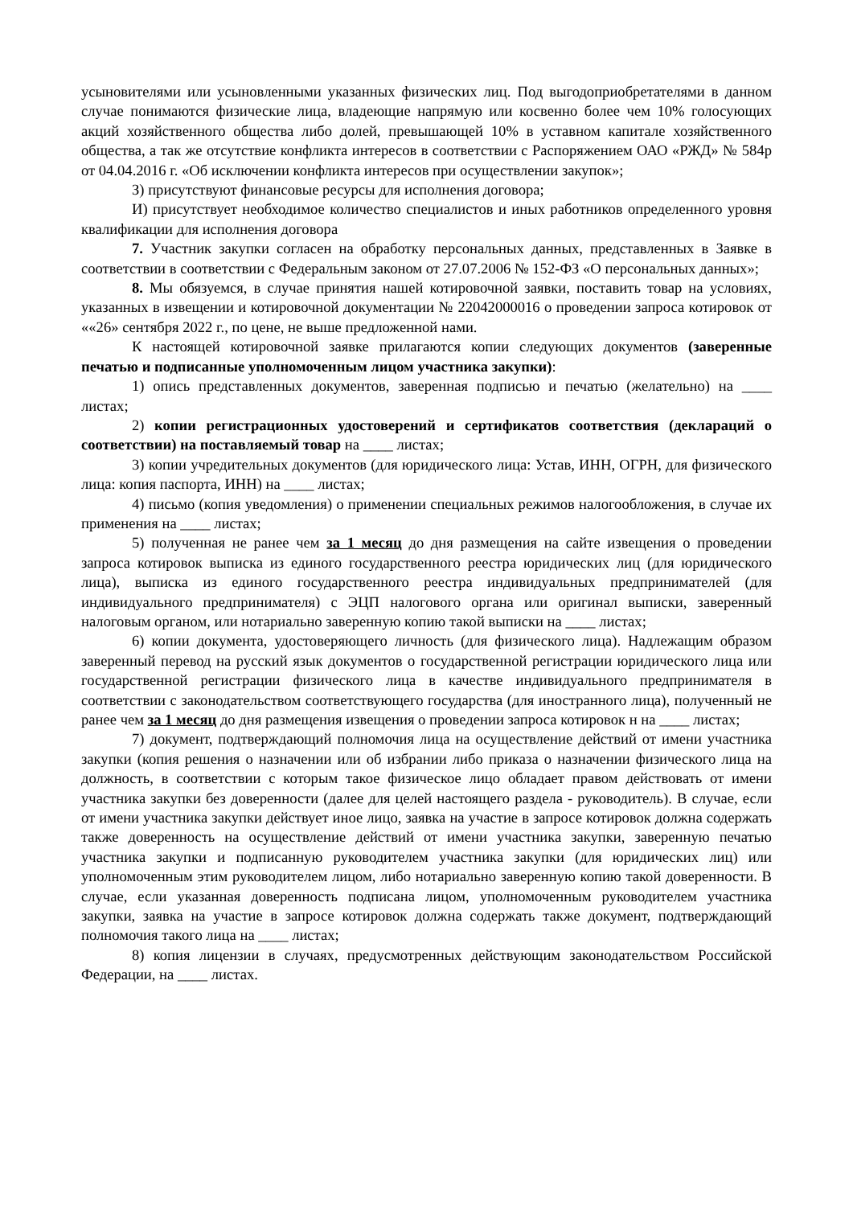усыновителями или усыновленными указанных физических лиц. Под выгодоприобретателями в данном случае понимаются физические лица, владеющие напрямую или косвенно более чем 10% голосующих акций хозяйственного общества либо долей, превышающей 10% в уставном капитале хозяйственного общества, а так же отсутствие конфликта интересов в соответствии с Распоряжением ОАО «РЖД» № 584р от 04.04.2016 г. «Об исключении конфликта интересов при осуществлении закупок»;
З) присутствуют финансовые ресурсы для исполнения договора;
И) присутствует необходимое количество специалистов и иных работников определенного уровня квалификации для исполнения договора
7. Участник закупки согласен на обработку персональных данных, представленных в Заявке в соответствии в соответствии с Федеральным законом от 27.07.2006 № 152-ФЗ «О персональных данных»;
8. Мы обязуемся, в случае принятия нашей котировочной заявки, поставить товар на условиях, указанных в извещении и котировочной документации № 22042000016 о проведении запроса котировок от ««26» сентября 2022 г., по цене, не выше предложенной нами.
К настоящей котировочной заявке прилагаются копии следующих документов (заверенные печатью и подписанные уполномоченным лицом участника закупки):
1) опись представленных документов, заверенная подписью и печатью (желательно) на ____ листах;
2) копии регистрационных удостоверений и сертификатов соответствия (деклараций о соответствии) на поставляемый товар на ____ листах;
3) копии учредительных документов (для юридического лица: Устав, ИНН, ОГРН, для физического лица: копия паспорта, ИНН) на ____ листах;
4) письмо (копия уведомления) о применении специальных режимов налогообложения, в случае их применения на ____ листах;
5) полученная не ранее чем за 1 месяц до дня размещения на сайте извещения о проведении запроса котировок выписка из единого государственного реестра юридических лиц (для юридического лица), выписка из единого государственного реестра индивидуальных предпринимателей (для индивидуального предпринимателя) с ЭЦП налогового органа или оригинал выписки, заверенный налоговым органом, или нотариально заверенную копию такой выписки на ____ листах;
6) копии документа, удостоверяющего личность (для физического лица). Надлежащим образом заверенный перевод на русский язык документов о государственной регистрации юридического лица или государственной регистрации физического лица в качестве индивидуального предпринимателя в соответствии с законодательством соответствующего государства (для иностранного лица), полученный не ранее чем за 1 месяц до дня размещения извещения о проведении запроса котировок н на ____ листах;
7) документ, подтверждающий полномочия лица на осуществление действий от имени участника закупки (копия решения о назначении или об избрании либо приказа о назначении физического лица на должность, в соответствии с которым такое физическое лицо обладает правом действовать от имени участника закупки без доверенности (далее для целей настоящего раздела - руководитель). В случае, если от имени участника закупки действует иное лицо, заявка на участие в запросе котировок должна содержать также доверенность на осуществление действий от имени участника закупки, заверенную печатью участника закупки и подписанную руководителем участника закупки (для юридических лиц) или уполномоченным этим руководителем лицом, либо нотариально заверенную копию такой доверенности. В случае, если указанная доверенность подписана лицом, уполномоченным руководителем участника закупки, заявка на участие в запросе котировок должна содержать также документ, подтверждающий полномочия такого лица на ____ листах;
8) копия лицензии в случаях, предусмотренных действующим законодательством Российской Федерации, на ____ листах.